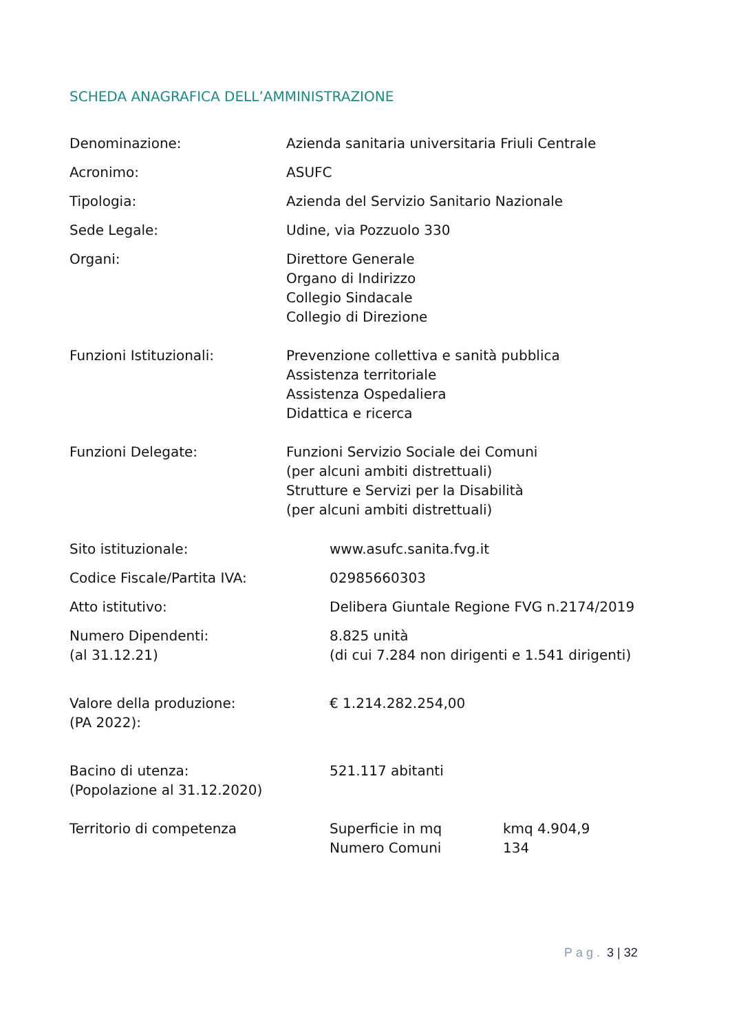SCHEDA ANAGRAFICA DELL’AMMINISTRAZIONE
| Denominazione: | Azienda sanitaria universitaria Friuli Centrale |
| Acronimo: | ASUFC |
| Tipologia: | Azienda del Servizio Sanitario Nazionale |
| Sede Legale: | Udine, via Pozzuolo 330 |
| Organi: | Direttore Generale Organo di Indirizzo Collegio Sindacale Collegio di Direzione |
| Funzioni Istituzionali: | Prevenzione collettiva e sanità pubblica Assistenza territoriale Assistenza Ospedaliera Didattica e ricerca |
| Funzioni Delegate: | Funzioni Servizio Sociale dei Comuni (per alcuni ambiti distrettuali) Strutture e Servizi per la Disabilità (per alcuni ambiti distrettuali) |
| Sito istituzionale: | www.asufc.sanita.fvg.it | |
| Codice Fiscale/Partita IVA: | 02985660303 | |
| Atto istitutivo: | Delibera Giuntale Regione FVG n.2174/2019 | |
| Numero Dipendenti: (al 31.12.21) | 8.825 unità (di cui 7.284 non dirigenti e 1.541 dirigenti) | |
| Valore della produzione: (PA 2022): | € 1.214.282.254,00 | |
| Bacino di utenza: (Popolazione al 31.12.2020) | 521.117 abitanti | |
| Territorio di competenza | Superficie in mq Numero Comuni | kmq 4.904,9 134 |
Pag. 3 | 32